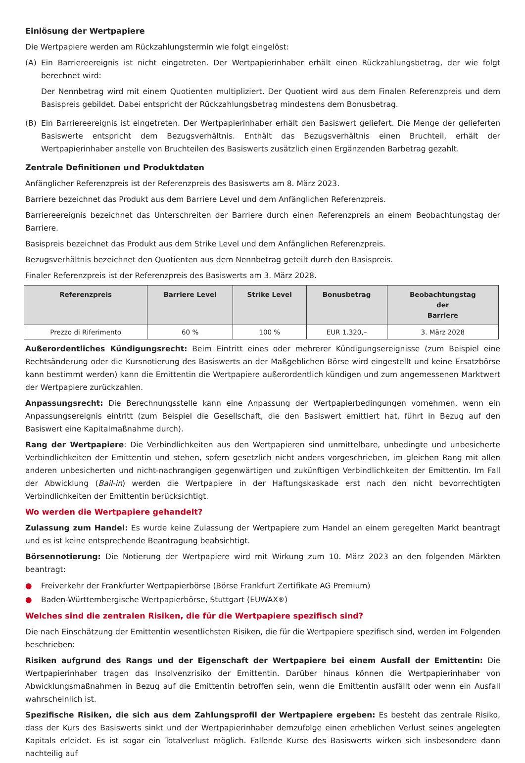Einlösung der Wertpapiere
Die Wertpapiere werden am Rückzahlungstermin wie folgt eingelöst:
(A) Ein Barriereereignis ist nicht eingetreten. Der Wertpapierinhaber erhält einen Rückzahlungsbetrag, der wie folgt berechnet wird:
Der Nennbetrag wird mit einem Quotienten multipliziert. Der Quotient wird aus dem Finalen Referenzpreis und dem Basispreis gebildet. Dabei entspricht der Rückzahlungsbetrag mindestens dem Bonusbetrag.
(B) Ein Barriereereignis ist eingetreten. Der Wertpapierinhaber erhält den Basiswert geliefert. Die Menge der gelieferten Basiswerte entspricht dem Bezugsverhältnis. Enthält das Bezugsverhältnis einen Bruchteil, erhält der Wertpapierinhaber anstelle von Bruchteilen des Basiswerts zusätzlich einen Ergänzenden Barbetrag gezahlt.
Zentrale Definitionen und Produktdaten
Anfänglicher Referenzpreis ist der Referenzpreis des Basiswerts am 8. März 2023.
Barriere bezeichnet das Produkt aus dem Barriere Level und dem Anfänglichen Referenzpreis.
Barriereereignis bezeichnet das Unterschreiten der Barriere durch einen Referenzpreis an einem Beobachtungstag der Barriere.
Basispreis bezeichnet das Produkt aus dem Strike Level und dem Anfänglichen Referenzpreis.
Bezugsverhältnis bezeichnet den Quotienten aus dem Nennbetrag geteilt durch den Basispreis.
Finaler Referenzpreis ist der Referenzpreis des Basiswerts am 3. März 2028.
| Referenzpreis | Barriere Level | Strike Level | Bonusbetrag | Beobachtungstag der Barriere |
| --- | --- | --- | --- | --- |
| Prezzo di Riferimento | 60 % | 100 % | EUR 1.320,– | 3. März 2028 |
Außerordentliches Kündigungsrecht: Beim Eintritt eines oder mehrerer Kündigungsereignisse (zum Beispiel eine Rechtsänderung oder die Kursnotierung des Basiswerts an der Maßgeblichen Börse wird eingestellt und keine Ersatzbörse kann bestimmt werden) kann die Emittentin die Wertpapiere außerordentlich kündigen und zum angemessenen Marktwert der Wertpapiere zurückzahlen.
Anpassungsrecht: Die Berechnungsstelle kann eine Anpassung der Wertpapierbedingungen vornehmen, wenn ein Anpassungsereignis eintritt (zum Beispiel die Gesellschaft, die den Basiswert emittiert hat, führt in Bezug auf den Basiswert eine Kapitalmaßnahme durch).
Rang der Wertpapiere: Die Verbindlichkeiten aus den Wertpapieren sind unmittelbare, unbedingte und unbesicherte Verbindlichkeiten der Emittentin und stehen, sofern gesetzlich nicht anders vorgeschrieben, im gleichen Rang mit allen anderen unbesicherten und nicht-nachrangigen gegenwärtigen und zukünftigen Verbindlichkeiten der Emittentin. Im Fall der Abwicklung (Bail-in) werden die Wertpapiere in der Haftungskaskade erst nach den nicht bevorrechtigten Verbindlichkeiten der Emittentin berücksichtigt.
Wo werden die Wertpapiere gehandelt?
Zulassung zum Handel: Es wurde keine Zulassung der Wertpapiere zum Handel an einem geregelten Markt beantragt und es ist keine entsprechende Beantragung beabsichtigt.
Börsennotierung: Die Notierung der Wertpapiere wird mit Wirkung zum 10. März 2023 an den folgenden Märkten beantragt:
● Freiverkehr der Frankfurter Wertpapierbörse (Börse Frankfurt Zertifikate AG Premium)
● Baden-Württembergische Wertpapierbörse, Stuttgart (EUWAX<sup>®</sup>)
Welches sind die zentralen Risiken, die für die Wertpapiere spezifisch sind?
Die nach Einschätzung der Emittentin wesentlichsten Risiken, die für die Wertpapiere spezifisch sind, werden im Folgenden beschrieben:
Risiken aufgrund des Rangs und der Eigenschaft der Wertpapiere bei einem Ausfall der Emittentin: Die Wertpapierinhaber tragen das Insolvenzrisiko der Emittentin. Darüber hinaus können die Wertpapierinhaber von Abwicklungsmaßnahmen in Bezug auf die Emittentin betroffen sein, wenn die Emittentin ausfällt oder wenn ein Ausfall wahrscheinlich ist.
Spezifische Risiken, die sich aus dem Zahlungsprofil der Wertpapiere ergeben: Es besteht das zentrale Risiko, dass der Kurs des Basiswerts sinkt und der Wertpapierinhaber demzufolge einen erheblichen Verlust seines angelegten Kapitals erleidet. Es ist sogar ein Totalverlust möglich. Fallende Kurse des Basiswerts wirken sich insbesondere dann nachteilig auf